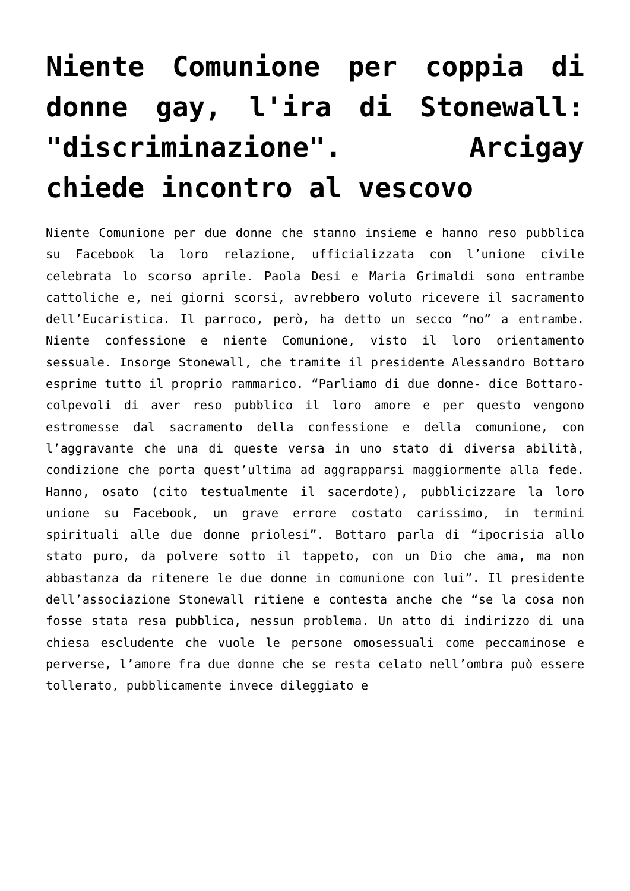Niente Comunione per coppia di donne gay, l'ira di Stonewall: "discriminazione". Arcigay chiede incontro al vescovo
Niente Comunione per due donne che stanno insieme e hanno reso pubblica su Facebook la loro relazione, ufficializzata con l’unione civile celebrata lo scorso aprile. Paola Desi e Maria Grimaldi sono entrambe cattoliche e, nei giorni scorsi, avrebbero voluto ricevere il sacramento dell’Eucaristica. Il parroco, però, ha detto un secco “no” a entrambe. Niente confessione e niente Comunione, visto il loro orientamento sessuale. Insorge Stonewall, che tramite il presidente Alessandro Bottaro esprime tutto il proprio rammarico. “Parliamo di due donne- dice Bottaro- colpevoli di aver reso pubblico il loro amore e per questo vengono estromesse dal sacramento della confessione e della comunione, con l’aggravante che una di queste versa in uno stato di diversa abilità, condizione che porta quest’ultima ad aggrapparsi maggiormente alla fede. Hanno, osato (cito testualmente il sacerdote), pubblicizzare la loro unione su Facebook, un grave errore costato carissimo, in termini spirituali alle due donne priolesi”. Bottaro parla di “ipocrisia allo stato puro, da polvere sotto il tappeto, con un Dio che ama, ma non abbastanza da ritenere le due donne in comunione con lui”. Il presidente dell’associazione Stonewall ritiene e contesta anche che “se la cosa non fosse stata resa pubblica, nessun problema. Un atto di indirizzo di una chiesa escludente che vuole le persone omosessuali come peccaminose e perverse, l’amore fra due donne che se resta celato nell’ombra può essere tollerato, pubblicamente invece dileggiato e